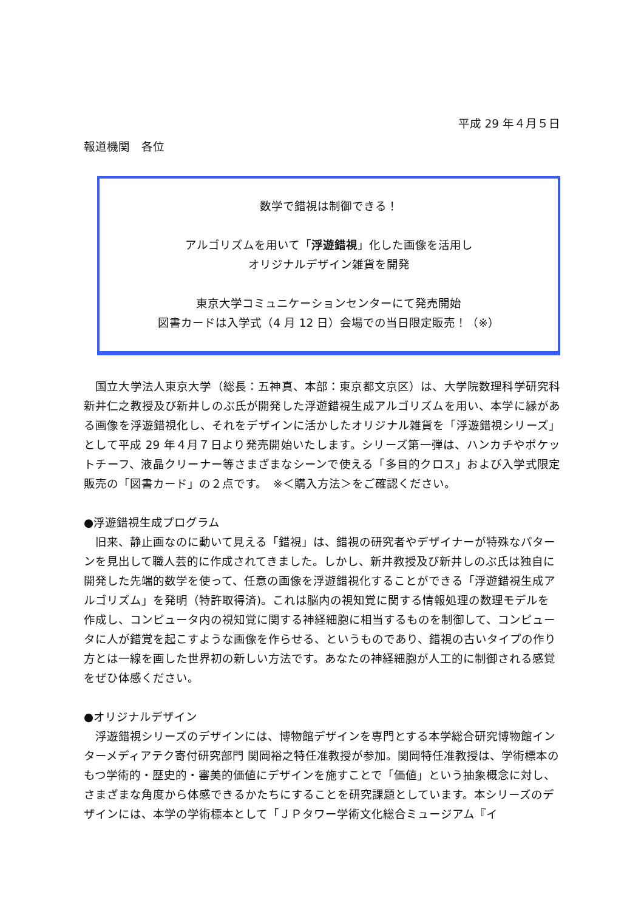平成 29 年４月５日
報道機関　各位
数学で錯視は制御できる！
アルゴリズムを用いて「浮遊錯視」化した画像を活用し
オリジナルデザイン雑貨を開発
東京大学コミュニケーションセンターにて発売開始
図書カードは入学式（4 月 12 日）会場での当日限定販売！（※）
　国立大学法人東京大学（総長：五神真、本部：東京都文京区）は、大学院数理科学研究科新井仁之教授及び新井しのぶ氏が開発した浮遊錯視生成アルゴリズムを用い、本学に縁がある画像を浮遊錯視化し、それをデザインに活かしたオリジナル雑貨を「浮遊錯視シリーズ」として平成 29 年４月７日より発売開始いたします。シリーズ第一弾は、ハンカチやポケットチーフ、液晶クリーナー等さまざまなシーンで使える「多目的クロス」および入学式限定販売の「図書カード」の２点です。　※＜購入方法＞をご確認ください。
●浮遊錯視生成プログラム
　旧来、静止画なのに動いて見える「錯視」は、錯視の研究者やデザイナーが特殊なパターンを見出して職人芸的に作成されてきました。しかし、新井教授及び新井しのぶ氏は独自に開発した先端的数学を使って、任意の画像を浮遊錯視化することができる「浮遊錯視生成アルゴリズム」を発明（特許取得済)。これは脳内の視知覚に関する情報処理の数理モデルを作成し、コンピュータ内の視知覚に関する神経細胞に相当するものを制御して、コンピュータに人が錯覚を起こすような画像を作らせる、というものであり、錯視の古いタイプの作り方とは一線を画した世界初の新しい方法です。あなたの神経細胞が人工的に制御される感覚をぜひ体感ください。
●オリジナルデザイン
　浮遊錯視シリーズのデザインには、博物館デザインを専門とする本学総合研究博物館インターメディアテク寄付研究部門 関岡裕之特任准教授が参加。関岡特任准教授は、学術標本のもつ学術的・歴史的・審美的価値にデザインを施すことで「価値」という抽象概念に対し、さまざまな角度から体感できるかたちにすることを研究課題としています。本シリーズのデザインには、本学の学術標本として「ＪＰタワー学術文化総合ミュージアム『イ